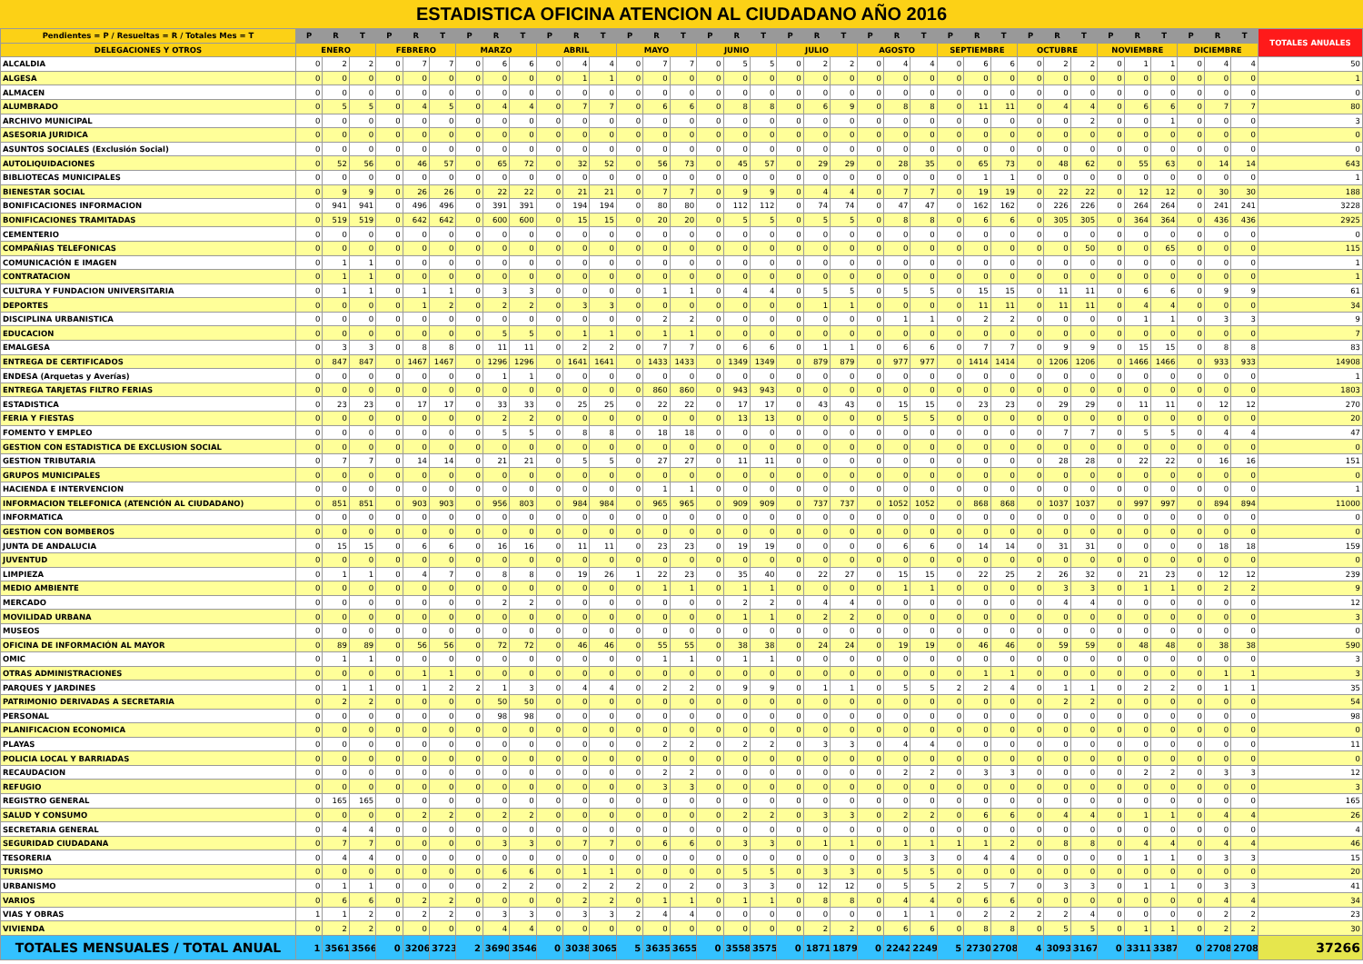ESTADISTICA OFICINA ATENCION AL CIUDADANO AÑO 2016
| Pendientes = P / Resueltas = R / Totales Mes = T | P | R | T | P | R | T | P | R | T | P | R | T | P | R | T | P | R | T | P | R | T | P | R | T | P | R | T | P | R | T | P | R | T | P | R | T | TOTALES ANUALES |
| --- | --- | --- | --- | --- | --- | --- | --- | --- | --- | --- | --- | --- | --- | --- | --- | --- | --- | --- | --- | --- | --- | --- | --- | --- | --- | --- | --- | --- | --- | --- | --- | --- | --- | --- | --- | --- | --- |
| DELEGACIONES Y OTROS | ENERO | | | FEBRERO | | | MARZO | | | ABRIL | | | MAYO | | | JUNIO | | | JULIO | | | AGOSTO | | | SEPTIEMBRE | | | OCTUBRE | | | NOVIEMBRE | | | DICIEMBRE | | | |
| ALCALDIA | 0 | 2 | 2 | 0 | 7 | 7 | 0 | 6 | 6 | 0 | 4 | 4 | 0 | 7 | 7 | 0 | 5 | 5 | 0 | 2 | 2 | 0 | 4 | 4 | 0 | 6 | 6 | 0 | 2 | 2 | 0 | 1 | 1 | 0 | 4 | 4 | 50 |
| ALGESA | 0 | 0 | 0 | 0 | 0 | 0 | 0 | 0 | 0 | 0 | 1 | 1 | 0 | 0 | 0 | 0 | 0 | 0 | 0 | 0 | 0 | 0 | 0 | 0 | 0 | 0 | 0 | 0 | 0 | 0 | 0 | 0 | 0 | 0 | 0 | 0 | 1 |
| ALMACEN | 0 | 0 | 0 | 0 | 0 | 0 | 0 | 0 | 0 | 0 | 0 | 0 | 0 | 0 | 0 | 0 | 0 | 0 | 0 | 0 | 0 | 0 | 0 | 0 | 0 | 0 | 0 | 0 | 0 | 0 | 0 | 0 | 0 | 0 | 0 | 0 | 0 |
| ALUMBRADO | 0 | 5 | 5 | 0 | 4 | 5 | 0 | 4 | 4 | 0 | 7 | 7 | 0 | 6 | 6 | 0 | 8 | 8 | 0 | 6 | 9 | 0 | 8 | 8 | 0 | 11 | 11 | 0 | 4 | 4 | 0 | 6 | 6 | 0 | 7 | 7 | 80 |
| ARCHIVO MUNICIPAL | 0 | 0 | 0 | 0 | 0 | 0 | 0 | 0 | 0 | 0 | 0 | 0 | 0 | 0 | 0 | 0 | 0 | 0 | 0 | 0 | 0 | 0 | 0 | 0 | 0 | 0 | 0 | 0 | 0 | 2 | 0 | 0 | 1 | 0 | 0 | 0 | 3 |
| ASESORIA JURIDICA | 0 | 0 | 0 | 0 | 0 | 0 | 0 | 0 | 0 | 0 | 0 | 0 | 0 | 0 | 0 | 0 | 0 | 0 | 0 | 0 | 0 | 0 | 0 | 0 | 0 | 0 | 0 | 0 | 0 | 0 | 0 | 0 | 0 | 0 | 0 | 0 | 0 |
| ASUNTOS SOCIALES (Exclusión Social) | 0 | 0 | 0 | 0 | 0 | 0 | 0 | 0 | 0 | 0 | 0 | 0 | 0 | 0 | 0 | 0 | 0 | 0 | 0 | 0 | 0 | 0 | 0 | 0 | 0 | 0 | 0 | 0 | 0 | 0 | 0 | 0 | 0 | 0 | 0 | 0 | 0 |
| AUTOLIQUIDACIONES | 0 | 52 | 56 | 0 | 46 | 57 | 0 | 65 | 72 | 0 | 32 | 52 | 0 | 56 | 73 | 0 | 45 | 57 | 0 | 29 | 29 | 0 | 28 | 35 | 0 | 65 | 73 | 0 | 48 | 62 | 0 | 55 | 63 | 0 | 14 | 14 | 643 |
| BIBLIOTECAS MUNICIPALES | 0 | 0 | 0 | 0 | 0 | 0 | 0 | 0 | 0 | 0 | 0 | 0 | 0 | 0 | 0 | 0 | 0 | 0 | 0 | 0 | 0 | 0 | 0 | 0 | 0 | 1 | 1 | 0 | 0 | 0 | 0 | 0 | 0 | 0 | 0 | 0 | 1 |
| BIENESTAR SOCIAL | 0 | 9 | 9 | 0 | 26 | 26 | 0 | 22 | 22 | 0 | 21 | 21 | 0 | 7 | 7 | 0 | 9 | 9 | 0 | 4 | 4 | 0 | 7 | 7 | 0 | 19 | 19 | 0 | 22 | 22 | 0 | 12 | 12 | 0 | 30 | 30 | 188 |
| BONIFICACIONES INFORMACION | 0 | 941 | 941 | 0 | 496 | 496 | 0 | 391 | 391 | 0 | 194 | 194 | 0 | 80 | 80 | 0 | 112 | 112 | 0 | 74 | 74 | 0 | 47 | 47 | 0 | 162 | 162 | 0 | 226 | 226 | 0 | 264 | 264 | 0 | 241 | 241 | 3228 |
| BONIFICACIONES TRAMITADAS | 0 | 519 | 519 | 0 | 642 | 642 | 0 | 600 | 600 | 0 | 15 | 15 | 0 | 20 | 20 | 0 | 5 | 5 | 0 | 5 | 5 | 0 | 8 | 8 | 0 | 6 | 6 | 0 | 305 | 305 | 0 | 364 | 364 | 0 | 436 | 436 | 2925 |
| CEMENTERIO | 0 | 0 | 0 | 0 | 0 | 0 | 0 | 0 | 0 | 0 | 0 | 0 | 0 | 0 | 0 | 0 | 0 | 0 | 0 | 0 | 0 | 0 | 0 | 0 | 0 | 0 | 0 | 0 | 0 | 0 | 0 | 0 | 0 | 0 | 0 | 0 | 0 |
| COMPAÑIAS TELEFONICAS | 0 | 0 | 0 | 0 | 0 | 0 | 0 | 0 | 0 | 0 | 0 | 0 | 0 | 0 | 0 | 0 | 0 | 0 | 0 | 0 | 0 | 0 | 0 | 0 | 0 | 0 | 0 | 0 | 0 | 50 | 0 | 0 | 65 | 0 | 0 | 0 | 115 |
| COMUNICACIÓN E IMAGEN | 0 | 1 | 1 | 0 | 0 | 0 | 0 | 0 | 0 | 0 | 0 | 0 | 0 | 0 | 0 | 0 | 0 | 0 | 0 | 0 | 0 | 0 | 0 | 0 | 0 | 0 | 0 | 0 | 0 | 0 | 0 | 0 | 0 | 0 | 0 | 0 | 1 |
| CONTRATACION | 0 | 1 | 1 | 0 | 0 | 0 | 0 | 0 | 0 | 0 | 0 | 0 | 0 | 0 | 0 | 0 | 0 | 0 | 0 | 0 | 0 | 0 | 0 | 0 | 0 | 0 | 0 | 0 | 0 | 0 | 0 | 0 | 0 | 0 | 0 | 0 | 1 |
| CULTURA Y FUNDACION UNIVERSITARIA | 0 | 1 | 1 | 0 | 1 | 1 | 0 | 3 | 3 | 0 | 0 | 0 | 0 | 1 | 1 | 0 | 4 | 4 | 0 | 5 | 5 | 0 | 5 | 5 | 0 | 15 | 15 | 0 | 11 | 11 | 0 | 6 | 6 | 0 | 9 | 9 | 61 |
| DEPORTES | 0 | 0 | 0 | 0 | 1 | 2 | 0 | 2 | 2 | 0 | 3 | 3 | 0 | 0 | 0 | 0 | 0 | 0 | 0 | 1 | 1 | 0 | 0 | 0 | 0 | 11 | 11 | 0 | 11 | 11 | 0 | 4 | 4 | 0 | 0 | 0 | 34 |
| DISCIPLINA URBANISTICA | 0 | 0 | 0 | 0 | 0 | 0 | 0 | 0 | 0 | 0 | 0 | 0 | 0 | 2 | 2 | 0 | 0 | 0 | 0 | 0 | 0 | 0 | 1 | 1 | 0 | 2 | 2 | 0 | 0 | 0 | 0 | 1 | 1 | 0 | 3 | 3 | 9 |
| EDUCACION | 0 | 0 | 0 | 0 | 0 | 0 | 0 | 5 | 5 | 0 | 1 | 1 | 0 | 1 | 1 | 0 | 0 | 0 | 0 | 0 | 0 | 0 | 0 | 0 | 0 | 0 | 0 | 0 | 0 | 0 | 0 | 0 | 0 | 0 | 0 | 0 | 7 |
| EMALGESA | 0 | 3 | 3 | 0 | 8 | 8 | 0 | 11 | 11 | 0 | 2 | 2 | 0 | 7 | 7 | 0 | 6 | 6 | 0 | 1 | 1 | 0 | 6 | 6 | 0 | 7 | 7 | 0 | 9 | 9 | 0 | 15 | 15 | 0 | 8 | 8 | 83 |
| ENTREGA DE CERTIFICADOS | 0 | 847 | 847 | 0 | 1467 | 1467 | 0 | 1296 | 1296 | 0 | 1641 | 1641 | 0 | 1433 | 1433 | 0 | 1349 | 1349 | 0 | 879 | 879 | 0 | 977 | 977 | 0 | 1414 | 1414 | 0 | 1206 | 1206 | 0 | 1466 | 1466 | 0 | 933 | 933 | 14908 |
| ENDESA (Arquetas y Averías) | 0 | 0 | 0 | 0 | 0 | 0 | 0 | 1 | 1 | 0 | 0 | 0 | 0 | 0 | 0 | 0 | 0 | 0 | 0 | 0 | 0 | 0 | 0 | 0 | 0 | 0 | 0 | 0 | 0 | 0 | 0 | 0 | 0 | 0 | 0 | 0 | 1 |
| ENTREGA TARJETAS FILTRO FERIAS | 0 | 0 | 0 | 0 | 0 | 0 | 0 | 0 | 0 | 0 | 0 | 0 | 0 | 860 | 860 | 0 | 943 | 943 | 0 | 0 | 0 | 0 | 0 | 0 | 0 | 0 | 0 | 0 | 0 | 0 | 0 | 0 | 0 | 0 | 0 | 0 | 1803 |
| ESTADISTICA | 0 | 23 | 23 | 0 | 17 | 17 | 0 | 33 | 33 | 0 | 25 | 25 | 0 | 22 | 22 | 0 | 17 | 17 | 0 | 43 | 43 | 0 | 15 | 15 | 0 | 23 | 23 | 0 | 29 | 29 | 0 | 11 | 11 | 0 | 12 | 12 | 270 |
| FERIA Y FIESTAS | 0 | 0 | 0 | 0 | 0 | 0 | 0 | 2 | 2 | 0 | 0 | 0 | 0 | 0 | 0 | 0 | 13 | 13 | 0 | 0 | 0 | 0 | 5 | 5 | 0 | 0 | 0 | 0 | 0 | 0 | 0 | 0 | 0 | 0 | 0 | 0 | 20 |
| FOMENTO Y EMPLEO | 0 | 0 | 0 | 0 | 0 | 0 | 0 | 5 | 5 | 0 | 8 | 8 | 0 | 18 | 18 | 0 | 0 | 0 | 0 | 0 | 0 | 0 | 0 | 0 | 0 | 0 | 0 | 0 | 7 | 7 | 0 | 5 | 5 | 0 | 4 | 4 | 47 |
| GESTION CON ESTADISTICA DE EXCLUSION SOCIAL | 0 | 0 | 0 | 0 | 0 | 0 | 0 | 0 | 0 | 0 | 0 | 0 | 0 | 0 | 0 | 0 | 0 | 0 | 0 | 0 | 0 | 0 | 0 | 0 | 0 | 0 | 0 | 0 | 0 | 0 | 0 | 0 | 0 | 0 | 0 | 0 | 0 |
| GESTION TRIBUTARIA | 0 | 7 | 7 | 0 | 14 | 14 | 0 | 21 | 21 | 0 | 5 | 5 | 0 | 27 | 27 | 0 | 11 | 11 | 0 | 0 | 0 | 0 | 0 | 0 | 0 | 0 | 0 | 0 | 28 | 28 | 0 | 22 | 22 | 0 | 16 | 16 | 151 |
| GRUPOS MUNICIPALES | 0 | 0 | 0 | 0 | 0 | 0 | 0 | 0 | 0 | 0 | 0 | 0 | 0 | 0 | 0 | 0 | 0 | 0 | 0 | 0 | 0 | 0 | 0 | 0 | 0 | 0 | 0 | 0 | 0 | 0 | 0 | 0 | 0 | 0 | 0 | 0 | 0 |
| HACIENDA E INTERVENCION | 0 | 0 | 0 | 0 | 0 | 0 | 0 | 0 | 0 | 0 | 0 | 0 | 0 | 1 | 1 | 0 | 0 | 0 | 0 | 0 | 0 | 0 | 0 | 0 | 0 | 0 | 0 | 0 | 0 | 0 | 0 | 0 | 0 | 0 | 0 | 0 | 1 |
| INFORMACION TELEFONICA (ATENCIÓN AL CIUDADANO) | 0 | 851 | 851 | 0 | 903 | 903 | 0 | 956 | 803 | 0 | 984 | 984 | 0 | 965 | 965 | 0 | 909 | 909 | 0 | 737 | 737 | 0 | 1052 | 1052 | 0 | 868 | 868 | 0 | 1037 | 1037 | 0 | 997 | 997 | 0 | 894 | 894 | 11000 |
| INFORMATICA | 0 | 0 | 0 | 0 | 0 | 0 | 0 | 0 | 0 | 0 | 0 | 0 | 0 | 0 | 0 | 0 | 0 | 0 | 0 | 0 | 0 | 0 | 0 | 0 | 0 | 0 | 0 | 0 | 0 | 0 | 0 | 0 | 0 | 0 | 0 | 0 | 0 |
| GESTION CON BOMBEROS | 0 | 0 | 0 | 0 | 0 | 0 | 0 | 0 | 0 | 0 | 0 | 0 | 0 | 0 | 0 | 0 | 0 | 0 | 0 | 0 | 0 | 0 | 0 | 0 | 0 | 0 | 0 | 0 | 0 | 0 | 0 | 0 | 0 | 0 | 0 | 0 | 0 |
| JUNTA DE ANDALUCIA | 0 | 15 | 15 | 0 | 6 | 6 | 0 | 16 | 16 | 0 | 11 | 11 | 0 | 23 | 23 | 0 | 19 | 19 | 0 | 0 | 0 | 0 | 6 | 6 | 0 | 14 | 14 | 0 | 31 | 31 | 0 | 0 | 0 | 0 | 18 | 18 | 159 |
| JUVENTUD | 0 | 0 | 0 | 0 | 0 | 0 | 0 | 0 | 0 | 0 | 0 | 0 | 0 | 0 | 0 | 0 | 0 | 0 | 0 | 0 | 0 | 0 | 0 | 0 | 0 | 0 | 0 | 0 | 0 | 0 | 0 | 0 | 0 | 0 | 0 | 0 | 0 |
| LIMPIEZA | 0 | 1 | 1 | 0 | 4 | 7 | 0 | 8 | 8 | 0 | 19 | 26 | 1 | 22 | 23 | 0 | 35 | 40 | 0 | 22 | 27 | 0 | 15 | 15 | 0 | 22 | 25 | 2 | 26 | 32 | 0 | 21 | 23 | 0 | 12 | 12 | 239 |
| MEDIO AMBIENTE | 0 | 0 | 0 | 0 | 0 | 0 | 0 | 0 | 0 | 0 | 0 | 0 | 0 | 1 | 1 | 0 | 1 | 1 | 0 | 0 | 0 | 0 | 1 | 1 | 0 | 0 | 0 | 0 | 3 | 3 | 0 | 1 | 1 | 0 | 2 | 2 | 9 |
| MERCADO | 0 | 0 | 0 | 0 | 0 | 0 | 0 | 2 | 2 | 0 | 0 | 0 | 0 | 0 | 0 | 0 | 2 | 2 | 0 | 4 | 4 | 0 | 0 | 0 | 0 | 0 | 0 | 0 | 4 | 4 | 0 | 0 | 0 | 0 | 0 | 0 | 12 |
| MOVILIDAD URBANA | 0 | 0 | 0 | 0 | 0 | 0 | 0 | 0 | 0 | 0 | 0 | 0 | 0 | 0 | 0 | 0 | 1 | 1 | 0 | 2 | 2 | 0 | 0 | 0 | 0 | 0 | 0 | 0 | 0 | 0 | 0 | 0 | 0 | 0 | 0 | 0 | 3 |
| MUSEOS | 0 | 0 | 0 | 0 | 0 | 0 | 0 | 0 | 0 | 0 | 0 | 0 | 0 | 0 | 0 | 0 | 0 | 0 | 0 | 0 | 0 | 0 | 0 | 0 | 0 | 0 | 0 | 0 | 0 | 0 | 0 | 0 | 0 | 0 | 0 | 0 | 0 |
| OFICINA DE INFORMACIÓN AL MAYOR | 0 | 89 | 89 | 0 | 56 | 56 | 0 | 72 | 72 | 0 | 46 | 46 | 0 | 55 | 55 | 0 | 38 | 38 | 0 | 24 | 24 | 0 | 19 | 19 | 0 | 46 | 46 | 0 | 59 | 59 | 0 | 48 | 48 | 0 | 38 | 38 | 590 |
| OMIC | 0 | 1 | 1 | 0 | 0 | 0 | 0 | 0 | 0 | 0 | 0 | 0 | 0 | 1 | 1 | 0 | 1 | 1 | 0 | 0 | 0 | 0 | 0 | 0 | 0 | 0 | 0 | 0 | 0 | 0 | 0 | 0 | 0 | 0 | 0 | 0 | 3 |
| OTRAS ADMINISTRACIONES | 0 | 0 | 0 | 0 | 1 | 1 | 0 | 0 | 0 | 0 | 0 | 0 | 0 | 0 | 0 | 0 | 0 | 0 | 0 | 0 | 0 | 0 | 0 | 0 | 0 | 1 | 1 | 0 | 0 | 0 | 0 | 0 | 0 | 0 | 1 | 1 | 3 |
| PARQUES Y JARDINES | 0 | 1 | 1 | 0 | 1 | 2 | 2 | 1 | 3 | 0 | 4 | 4 | 0 | 2 | 2 | 0 | 9 | 9 | 0 | 1 | 1 | 0 | 5 | 5 | 2 | 2 | 4 | 0 | 1 | 1 | 0 | 2 | 2 | 0 | 1 | 1 | 35 |
| PATRIMONIO DERIVADAS A SECRETARIA | 0 | 2 | 2 | 0 | 0 | 0 | 0 | 50 | 50 | 0 | 0 | 0 | 0 | 0 | 0 | 0 | 0 | 0 | 0 | 0 | 0 | 0 | 0 | 0 | 0 | 0 | 0 | 0 | 2 | 2 | 0 | 0 | 0 | 0 | 0 | 0 | 54 |
| PERSONAL | 0 | 0 | 0 | 0 | 0 | 0 | 0 | 98 | 98 | 0 | 0 | 0 | 0 | 0 | 0 | 0 | 0 | 0 | 0 | 0 | 0 | 0 | 0 | 0 | 0 | 0 | 0 | 0 | 0 | 0 | 0 | 0 | 0 | 0 | 0 | 0 | 98 |
| PLANIFICACION ECONOMICA | 0 | 0 | 0 | 0 | 0 | 0 | 0 | 0 | 0 | 0 | 0 | 0 | 0 | 0 | 0 | 0 | 0 | 0 | 0 | 0 | 0 | 0 | 0 | 0 | 0 | 0 | 0 | 0 | 0 | 0 | 0 | 0 | 0 | 0 | 0 | 0 | 0 |
| PLAYAS | 0 | 0 | 0 | 0 | 0 | 0 | 0 | 0 | 0 | 0 | 0 | 0 | 0 | 2 | 2 | 0 | 2 | 2 | 0 | 3 | 3 | 0 | 4 | 4 | 0 | 0 | 0 | 0 | 0 | 0 | 0 | 0 | 0 | 0 | 0 | 0 | 11 |
| POLICIA LOCAL Y BARRIADAS | 0 | 0 | 0 | 0 | 0 | 0 | 0 | 0 | 0 | 0 | 0 | 0 | 0 | 0 | 0 | 0 | 0 | 0 | 0 | 0 | 0 | 0 | 0 | 0 | 0 | 0 | 0 | 0 | 0 | 0 | 0 | 0 | 0 | 0 | 0 | 0 | 0 |
| RECAUDACION | 0 | 0 | 0 | 0 | 0 | 0 | 0 | 0 | 0 | 0 | 0 | 0 | 0 | 2 | 2 | 0 | 0 | 0 | 0 | 0 | 0 | 0 | 2 | 2 | 0 | 3 | 3 | 0 | 0 | 0 | 0 | 2 | 2 | 0 | 3 | 3 | 12 |
| REFUGIO | 0 | 0 | 0 | 0 | 0 | 0 | 0 | 0 | 0 | 0 | 0 | 0 | 0 | 3 | 3 | 0 | 0 | 0 | 0 | 0 | 0 | 0 | 0 | 0 | 0 | 0 | 0 | 0 | 0 | 0 | 0 | 0 | 0 | 0 | 0 | 0 | 3 |
| REGISTRO GENERAL | 0 | 165 | 165 | 0 | 0 | 0 | 0 | 0 | 0 | 0 | 0 | 0 | 0 | 0 | 0 | 0 | 0 | 0 | 0 | 0 | 0 | 0 | 0 | 0 | 0 | 0 | 0 | 0 | 0 | 0 | 0 | 0 | 0 | 0 | 0 | 0 | 165 |
| SALUD Y CONSUMO | 0 | 0 | 0 | 0 | 2 | 2 | 0 | 2 | 2 | 0 | 0 | 0 | 0 | 0 | 0 | 0 | 2 | 2 | 0 | 3 | 3 | 0 | 2 | 2 | 0 | 6 | 6 | 0 | 4 | 4 | 0 | 1 | 1 | 0 | 4 | 4 | 26 |
| SECRETARIA GENERAL | 0 | 4 | 4 | 0 | 0 | 0 | 0 | 0 | 0 | 0 | 0 | 0 | 0 | 0 | 0 | 0 | 0 | 0 | 0 | 0 | 0 | 0 | 0 | 0 | 0 | 0 | 0 | 0 | 0 | 0 | 0 | 0 | 0 | 0 | 0 | 0 | 4 |
| SEGURIDAD CIUDADANA | 0 | 7 | 7 | 0 | 0 | 0 | 0 | 3 | 3 | 0 | 7 | 7 | 0 | 6 | 6 | 0 | 3 | 3 | 0 | 1 | 1 | 0 | 1 | 1 | 1 | 1 | 2 | 0 | 8 | 8 | 0 | 4 | 4 | 0 | 4 | 4 | 46 |
| TESORERIA | 0 | 4 | 4 | 0 | 0 | 0 | 0 | 0 | 0 | 0 | 0 | 0 | 0 | 0 | 0 | 0 | 0 | 0 | 0 | 0 | 0 | 0 | 3 | 3 | 0 | 4 | 4 | 0 | 0 | 0 | 0 | 1 | 1 | 0 | 3 | 3 | 15 |
| TURISMO | 0 | 0 | 0 | 0 | 0 | 0 | 0 | 6 | 6 | 0 | 1 | 1 | 0 | 0 | 0 | 0 | 5 | 5 | 0 | 3 | 3 | 0 | 5 | 5 | 0 | 0 | 0 | 0 | 0 | 0 | 0 | 0 | 0 | 0 | 0 | 0 | 20 |
| URBANISMO | 0 | 1 | 1 | 0 | 0 | 0 | 0 | 2 | 2 | 0 | 2 | 2 | 2 | 0 | 2 | 0 | 3 | 3 | 0 | 12 | 12 | 0 | 5 | 5 | 2 | 5 | 7 | 0 | 3 | 3 | 0 | 1 | 1 | 0 | 3 | 3 | 41 |
| VARIOS | 0 | 6 | 6 | 0 | 2 | 2 | 0 | 0 | 0 | 0 | 2 | 2 | 0 | 1 | 1 | 0 | 1 | 1 | 0 | 8 | 8 | 0 | 4 | 4 | 0 | 6 | 6 | 0 | 0 | 0 | 0 | 0 | 0 | 0 | 4 | 4 | 34 |
| VIAS Y OBRAS | 1 | 1 | 2 | 0 | 2 | 2 | 0 | 3 | 3 | 0 | 3 | 3 | 2 | 4 | 4 | 0 | 0 | 0 | 0 | 0 | 0 | 0 | 1 | 1 | 0 | 2 | 2 | 2 | 2 | 4 | 0 | 0 | 0 | 0 | 2 | 2 | 23 |
| VIVIENDA | 0 | 2 | 2 | 0 | 0 | 0 | 0 | 4 | 4 | 0 | 0 | 0 | 0 | 0 | 0 | 0 | 0 | 0 | 0 | 2 | 2 | 0 | 6 | 6 | 0 | 8 | 8 | 0 | 5 | 5 | 0 | 1 | 1 | 0 | 2 | 2 | 30 |
| TOTALES MENSUALES / TOTAL ANUAL | 1 | 3561 | 3566 | 0 | 3206 | 3723 | 2 | 3690 | 3546 | 0 | 3038 | 3065 | 5 | 3635 | 3655 | 0 | 3558 | 3575 | 0 | 1871 | 1879 | 0 | 2242 | 2249 | 5 | 2730 | 2708 | 4 | 3093 | 3167 | 0 | 3311 | 3387 | 0 | 2708 | 2708 | 37266 |